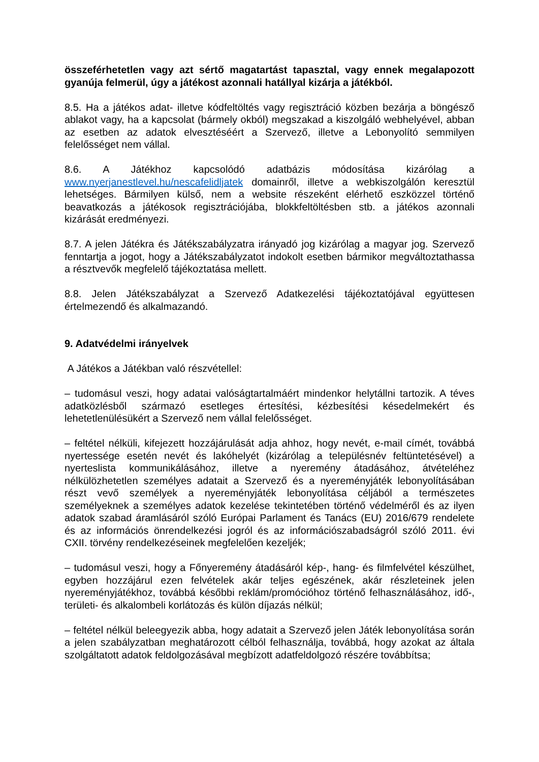összeférhetetlen vagy azt sértő magatartást tapasztal, vagy ennek megalapozott gyanúja felmerül, úgy a játékost azonnali hatállyal kizárja a játékból.
8.5. Ha a játékos adat- illetve kódfeltöltés vagy regisztráció közben bezárja a böngésző ablakot vagy, ha a kapcsolat (bármely okból) megszakad a kiszolgáló webhelyével, abban az esetben az adatok elvesztéséért a Szervező, illetve a Lebonyolító semmilyen felelősséget nem vállal.
8.6. A Játékhoz kapcsolódó adatbázis módosítása kizárólag a www.nyerjanestlevel.hu/nescafelidljatek domainről, illetve a webkiszolgálón keresztül lehetséges. Bármilyen külső, nem a website részeként elérhető eszközzel történő beavatkozás a játékosok regisztrációjába, blokkfeltöltésben stb. a játékos azonnali kizárását eredményezi.
8.7. A jelen Játékra és Játékszabályzatra irányadó jog kizárólag a magyar jog. Szervező fenntartja a jogot, hogy a Játékszabályzatot indokolt esetben bármikor megváltoztathassa a résztvevők megfelelő tájékoztatása mellett.
8.8. Jelen Játékszabályzat a Szervező Adatkezelési tájékoztatójával együttesen értelmezendő és alkalmazandó.
9. Adatvédelmi irányelvek
A Játékos a Játékban való részvétellel:
– tudomásul veszi, hogy adatai valóságtartalmáért mindenkor helytállni tartozik. A téves adatközlésből származó esetleges értesítési, kézbesítési késedelmekért és lehetetlenülésükért a Szervező nem vállal felelősséget.
– feltétel nélküli, kifejezett hozzájárulását adja ahhoz, hogy nevét, e-mail címét, továbbá nyertessége esetén nevét és lakóhelyét (kizárólag a településnév feltüntetésével) a nyerteslista kommunikálásához, illetve a nyeremény átadásához, átvételéhez nélkülözhetetlen személyes adatait a Szervező és a nyereményjáték lebonyolításában részt vevő személyek a nyereményjáték lebonyolítása céljából a természetes személyeknek a személyes adatok kezelése tekintetében történő védelméről és az ilyen adatok szabad áramlásáról szóló Európai Parlament és Tanács (EU) 2016/679 rendelete és az információs önrendelkezési jogról és az információszabadságról szóló 2011. évi CXII. törvény rendelkezéseinek megfelelően kezeljék;
– tudomásul veszi, hogy a Főnyeremény átadásáról kép-, hang- és filmfelvétel készülhet, egyben hozzájárul ezen felvételek akár teljes egészének, akár részleteinek jelen nyereményjátékhoz, továbbá későbbi reklám/promócióhoz történő felhasználásához, idő-, területi- és alkalombeli korlátozás és külön díjazás nélkül;
– feltétel nélkül beleegyezik abba, hogy adatait a Szervező jelen Játék lebonyolítása során a jelen szabályzatban meghatározott célból felhasználja, továbbá, hogy azokat az általa szolgáltatott adatok feldolgozásával megbízott adatfeldolgozó részére továbbítsa;